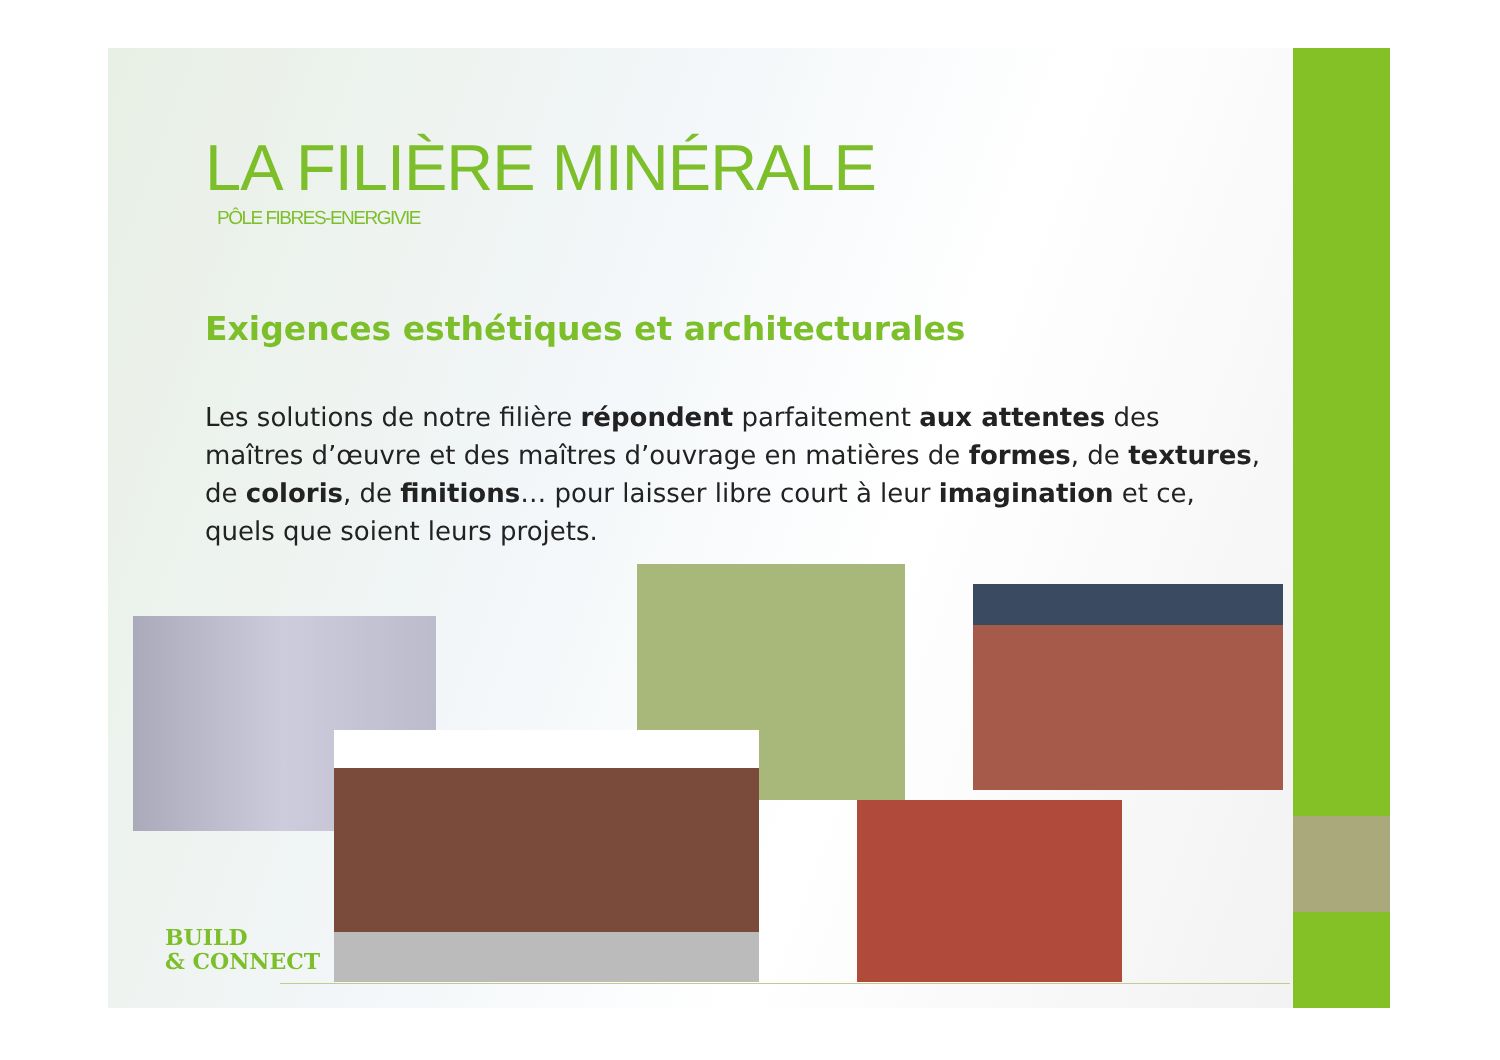LA FILIÈRE MINÉRALE
PÔLE FIBRES-ENERGIVIE
Exigences esthétiques et architecturales
Les solutions de notre filière répondent parfaitement aux attentes des maîtres d’œuvre et des maîtres d’ouvrage en matières de formes, de textures, de coloris, de finitions… pour laisser libre court à leur imagination et ce, quels que soient leurs projets.
BUILD
& CONNECT